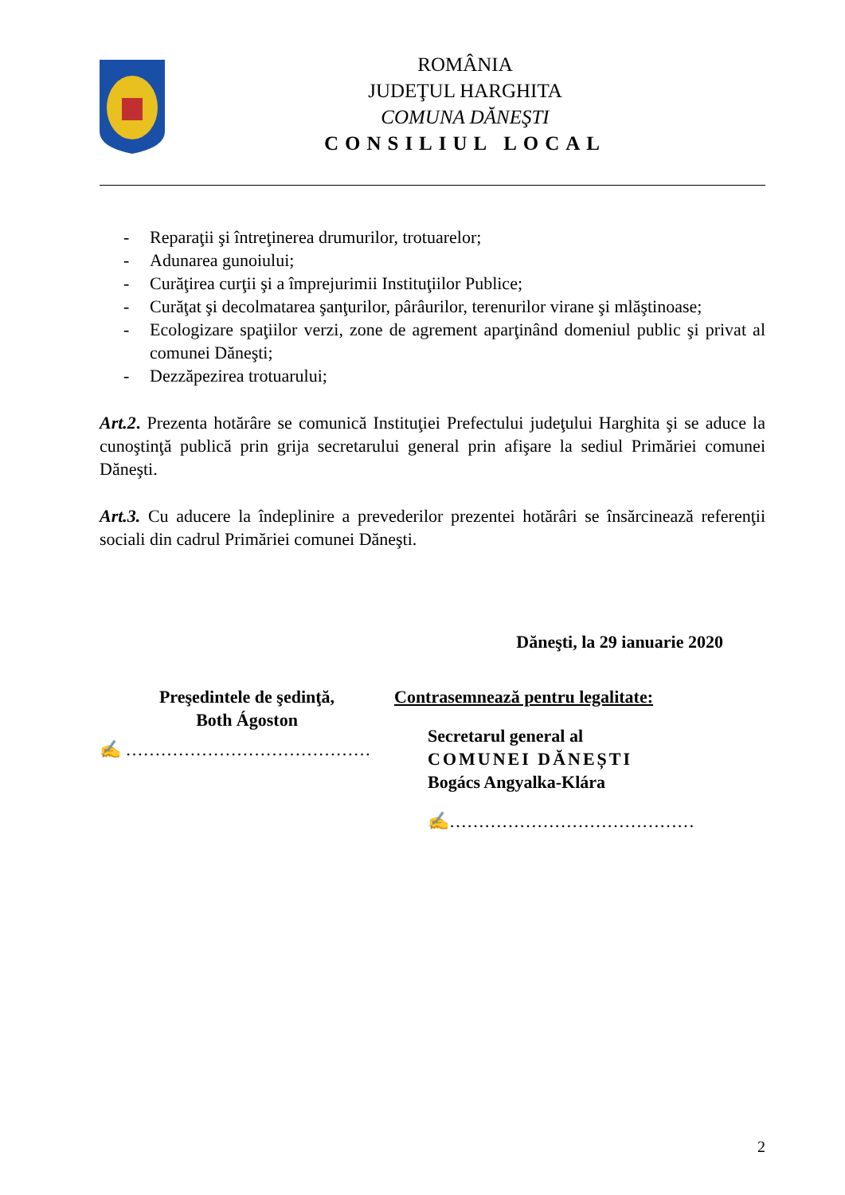ROMÂNIA
JUDEŢUL HARGHITA
COMUNA DĂNEŞTI
CONSILIUL LOCAL
- Reparaţii şi întreţinerea drumurilor, trotuarelor;
- Adunarea gunoiului;
- Curăţirea curţii şi a împrejurimii Instituţiilor Publice;
- Curăţat şi decolmatarea şanţurilor, pârâurilor, terenurilor virane şi mlăştinoase;
- Ecologizare spaţiilor verzi, zone de agrement aparţinând domeniul public şi privat al comunei Dăneşti;
- Dezzăpezirea trotuarului;
Art.2. Prezenta hotărâre se comunică Instituţiei Prefectului judeţului Harghita şi se aduce la cunoştinţă publică prin grija secretarului general prin afişare la sediul Primăriei comunei Dăneşti.
Art.3. Cu aducere la îndeplinire a prevederilor prezentei hotărâri se însărcinează referenţii sociali din cadrul Primăriei comunei Dăneşti.
Dăneşti, la 29 ianuarie 2020
Preşedintele de şedinţă,
Both Ágoston
✍ ……………………………………
Contrasemnează pentru legalitate:
Secretarul general al
COMUNEI DĂNEȘTI
Bogács Angyalka-Klára
✍……………………………………
2